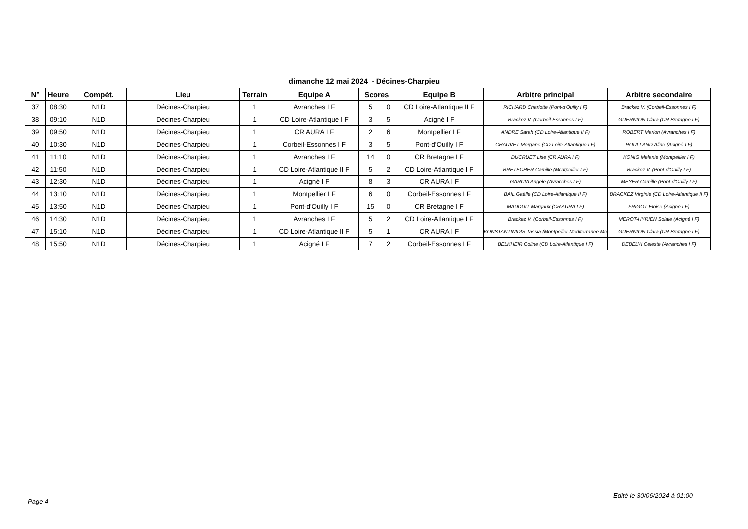dimanche 12 mai 2024 - Décines-Charpieu
| N° | Heure | Compét. | Lieu | Terrain | Equipe A | Scores | | Equipe B | Arbitre principal | Arbitre secondaire |
| --- | --- | --- | --- | --- | --- | --- | --- | --- | --- | --- |
| 37 | 08:30 | N1D | Décines-Charpieu | 1 | Avranches I F | 5 | 0 | CD Loire-Atlantique II F | RICHARD Charlotte (Pont-d'Ouilly I F) | Brackez V. (Corbeil-Essonnes I F) |
| 38 | 09:10 | N1D | Décines-Charpieu | 1 | CD Loire-Atlantique I F | 3 | 5 | Acigné I F | Brackez V. (Corbeil-Essonnes I F) | GUERNION Clara (CR Bretagne I F) |
| 39 | 09:50 | N1D | Décines-Charpieu | 1 | CR AURA I F | 2 | 6 | Montpellier I F | ANDRE Sarah (CD Loire-Atlantique II F) | ROBERT Marion (Avranches I F) |
| 40 | 10:30 | N1D | Décines-Charpieu | 1 | Corbeil-Essonnes I F | 3 | 5 | Pont-d'Ouilly I F | CHAUVET Morgane (CD Loire-Atlantique I F) | ROULLAND Aline (Acigné I F) |
| 41 | 11:10 | N1D | Décines-Charpieu | 1 | Avranches I F | 14 | 0 | CR Bretagne I F | DUCRUET Lise (CR AURA I F) | KONIG Melanie (Montpellier I F) |
| 42 | 11:50 | N1D | Décines-Charpieu | 1 | CD Loire-Atlantique II F | 5 | 2 | CD Loire-Atlantique I F | BRETECHER Camille (Montpellier I F) | Brackez V. (Pont-d'Ouilly I F) |
| 43 | 12:30 | N1D | Décines-Charpieu | 1 | Acigné I F | 8 | 3 | CR AURA I F | GARCIA Angele (Avranches I F) | MEYER Camille (Pont-d'Ouilly I F) |
| 44 | 13:10 | N1D | Décines-Charpieu | 1 | Montpellier I F | 6 | 0 | Corbeil-Essonnes I F | BAIL Gaëlle (CD Loire-Atlantique II F) | BRACKEZ Virginie (CD Loire-Atlantique II F) |
| 45 | 13:50 | N1D | Décines-Charpieu | 1 | Pont-d'Ouilly I F | 15 | 0 | CR Bretagne I F | MAUDUIT Margaux (CR AURA I F) | FRIGOT Eloise (Acigné I F) |
| 46 | 14:30 | N1D | Décines-Charpieu | 1 | Avranches I F | 5 | 2 | CD Loire-Atlantique I F | Brackez V. (Corbeil-Essonnes I F) | MEROT-HYRIEN Solale (Acigné I F) |
| 47 | 15:10 | N1D | Décines-Charpieu | 1 | CD Loire-Atlantique II F | 5 | 1 | CR AURA I F | KONSTANTINIDIS Tassia (Montpellier Mediterranee Me | GUERNION Clara (CR Bretagne I F) |
| 48 | 15:50 | N1D | Décines-Charpieu | 1 | Acigné I F | 7 | 2 | Corbeil-Essonnes I F | BELKHEIR Coline (CD Loire-Atlantique I F) | DEBELYI Celeste (Avranches I F) |
Edité le 30/06/2024 à 01:00
Page 4